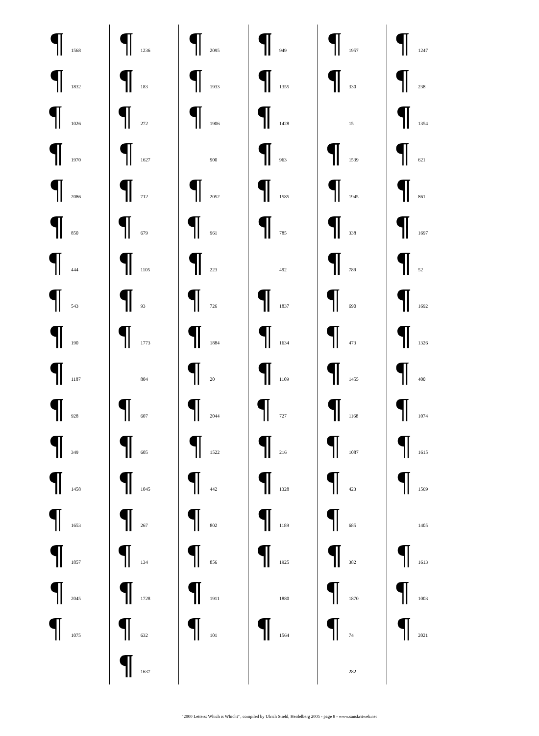¶ 1568
¶ 1832
¶ 1026
¶ 1970
¶ 2086
¶ 850
¶ 444
¶ 543
¶ 190
¶ 1187
¶ 928
¶ 349
¶ 1458
¶ 1653
¶ 1857
¶ 2045
¶ 1075
¶ 1236
¶ 183
¶ 272
¶ 1627
¶ 712
¶ 679
¶ 1105
¶ 93
¶ 1773
804
¶ 607
¶ 605
¶ 1045
¶ 267
¶ 134
¶ 1728
¶ 632
¶ 1637
¶ 2095
¶ 1933
¶ 1906
900
¶ 2052
¶ 961
¶ 223
¶ 726
¶ 1884
¶ 20
¶ 2044
¶ 1522
¶ 442
¶ 802
¶ 856
¶ 1911
¶ 101
¶ 949
¶ 1355
¶ 1428
¶ 963
¶ 1585
¶ 785
492
¶ 1837
¶ 1634
¶ 1109
¶ 727
¶ 216
¶ 1328
¶ 1189
¶ 1925
1880
¶ 1564
¶ 1957
¶ 330
15
¶ 1539
¶ 1945
¶ 338
¶ 789
¶ 690
¶ 473
¶ 1455
¶ 1168
¶ 1087
¶ 423
¶ 685
¶ 382
¶ 1870
¶ 74
282
¶ 1247
¶ 238
¶ 1354
¶ 621
¶ 861
¶ 1697
¶ 52
¶ 1692
¶ 1326
¶ 400
¶ 1074
¶ 1615
¶ 1569
1405
¶ 1613
¶ 1003
¶ 2021
"2000 Letters: Which is Which?", compiled by Ulrich Stiehl, Heidelberg 2005 - page 8 - www.sanskritweb.net